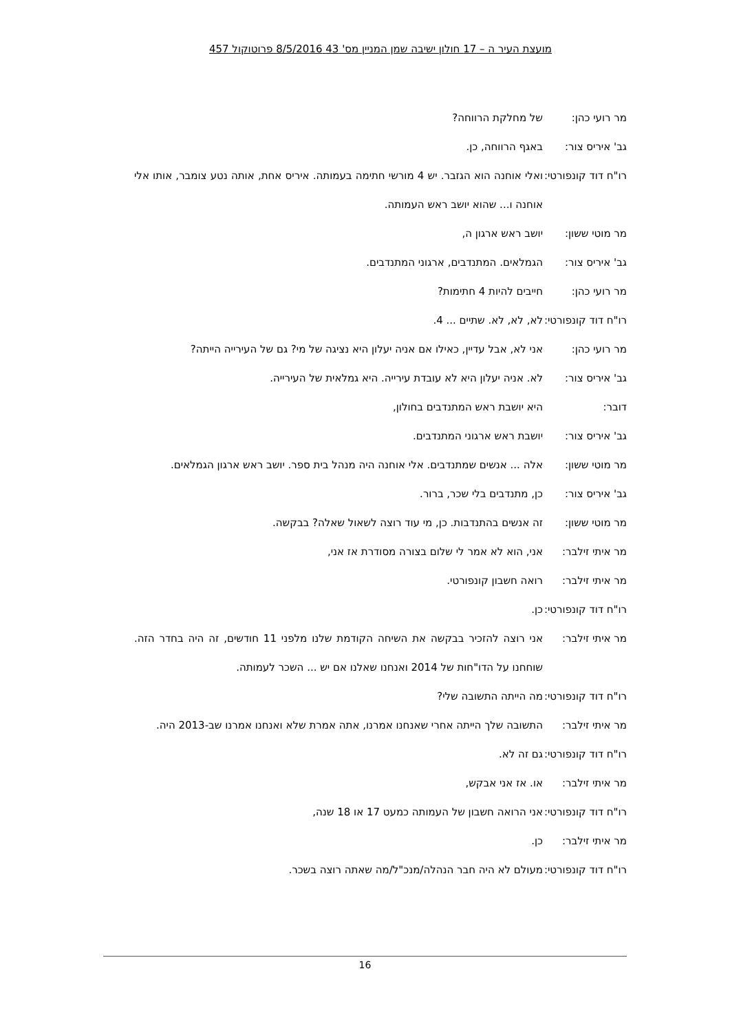מועצת העיר ה – 17 חולון ישיבה שמן המניין מס' 43 8/5/2016 פרוטוקול 457
מר רועי כהן: של מחלקת הרווחה?
גב' איריס צור: באגף הרווחה, כן.
רו"ח דוד קונפורטי: ואלי אוחנה הוא הגזבר. יש 4 מורשי חתימה בעמותה. איריס אחת, אותה נטע צומבר, אותו אלי אוחנה ו... שהוא יושב ראש העמותה.
מר מוטי ששון: יושב ראש ארגון ה,
גב' איריס צור: הגמלאים. המתנדבים, ארגוני המתנדבים.
מר רועי כהן: חייבים להיות 4 חתימות?
רו"ח דוד קונפורטי: לא, לא, לא. שתיים ... 4.
מר רועי כהן: אני לא, אבל עדיין, כאילו אם אניה יעלון היא נציגה של מי? גם של העירייה הייתה?
גב' איריס צור: לא. אניה יעלון היא לא עובדת עירייה. היא גמלאית של העירייה.
דובר: היא יושבת ראש המתנדבים בחולון,
גב' איריס צור: יושבת ראש ארגוני המתנדבים.
מר מוטי ששון: אלה ... אנשים שמתנדבים. אלי אוחנה היה מנהל בית ספר. יושב ראש ארגון הגמלאים.
גב' איריס צור: כן, מתנדבים בלי שכר, ברור.
מר מוטי ששון: זה אנשים בהתנדבות. כן, מי עוד רוצה לשאול שאלה? בבקשה.
מר איתי זילבר: אני, הוא לא אמר לי שלום בצורה מסודרת אז אני,
מר איתי זילבר: רואה חשבון קונפורטי.
רו"ח דוד קונפורטי: כן.
מר איתי זילבר: אני רוצה להזכיר בבקשה את השיחה הקודמת שלנו מלפני 11 חודשים, זה היה בחדר הזה. שוחחנו על הדו"חות של 2014 ואנחנו שאלנו אם יש ... השכר לעמותה.
רו"ח דוד קונפורטי: מה הייתה התשובה שלי?
מר איתי זילבר: התשובה שלך הייתה אחרי שאנחנו אמרנו, אתה אמרת שלא ואנחנו אמרנו שב-2013 היה.
רו"ח דוד קונפורטי: גם זה לא.
מר איתי זילבר: או. אז אני אבקש,
רו"ח דוד קונפורטי: אני הרואה חשבון של העמותה כמעט 17 או 18 שנה,
מר איתי זילבר: כן.
רו"ח דוד קונפורטי: מעולם לא היה חבר הנהלה/מנכ"ל/מה שאתה רוצה בשכר.
16